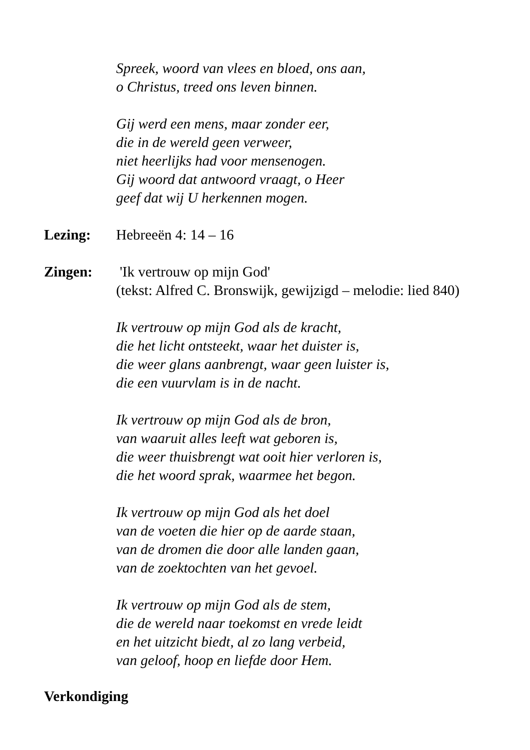Spreek, woord van vlees en bloed, ons aan,
o Christus, treed ons leven binnen.
Gij werd een mens, maar zonder eer,
die in de wereld geen verweer,
niet heerlijks had voor mensenogen.
Gij woord dat antwoord vraagt, o Heer
geef dat wij U herkennen mogen.
Lezing: Hebreeën 4: 14 – 16
Zingen: 'Ik vertrouw op mijn God'
(tekst: Alfred C. Bronswijk, gewijzigd – melodie: lied 840)
Ik vertrouw op mijn God als de kracht,
die het licht ontsteekt, waar het duister is,
die weer glans aanbrengt, waar geen luister is,
die een vuurvlam is in de nacht.
Ik vertrouw op mijn God als de bron,
van waaruit alles leeft wat geboren is,
die weer thuisbrengt wat ooit hier verloren is,
die het woord sprak, waarmee het begon.
Ik vertrouw op mijn God als het doel
van de voeten die hier op de aarde staan,
van de dromen die door alle landen gaan,
van de zoektochten van het gevoel.
Ik vertrouw op mijn God als de stem,
die de wereld naar toekomst en vrede leidt
en het uitzicht biedt, al zo lang verbeid,
van geloof, hoop en liefde door Hem.
Verkondiging